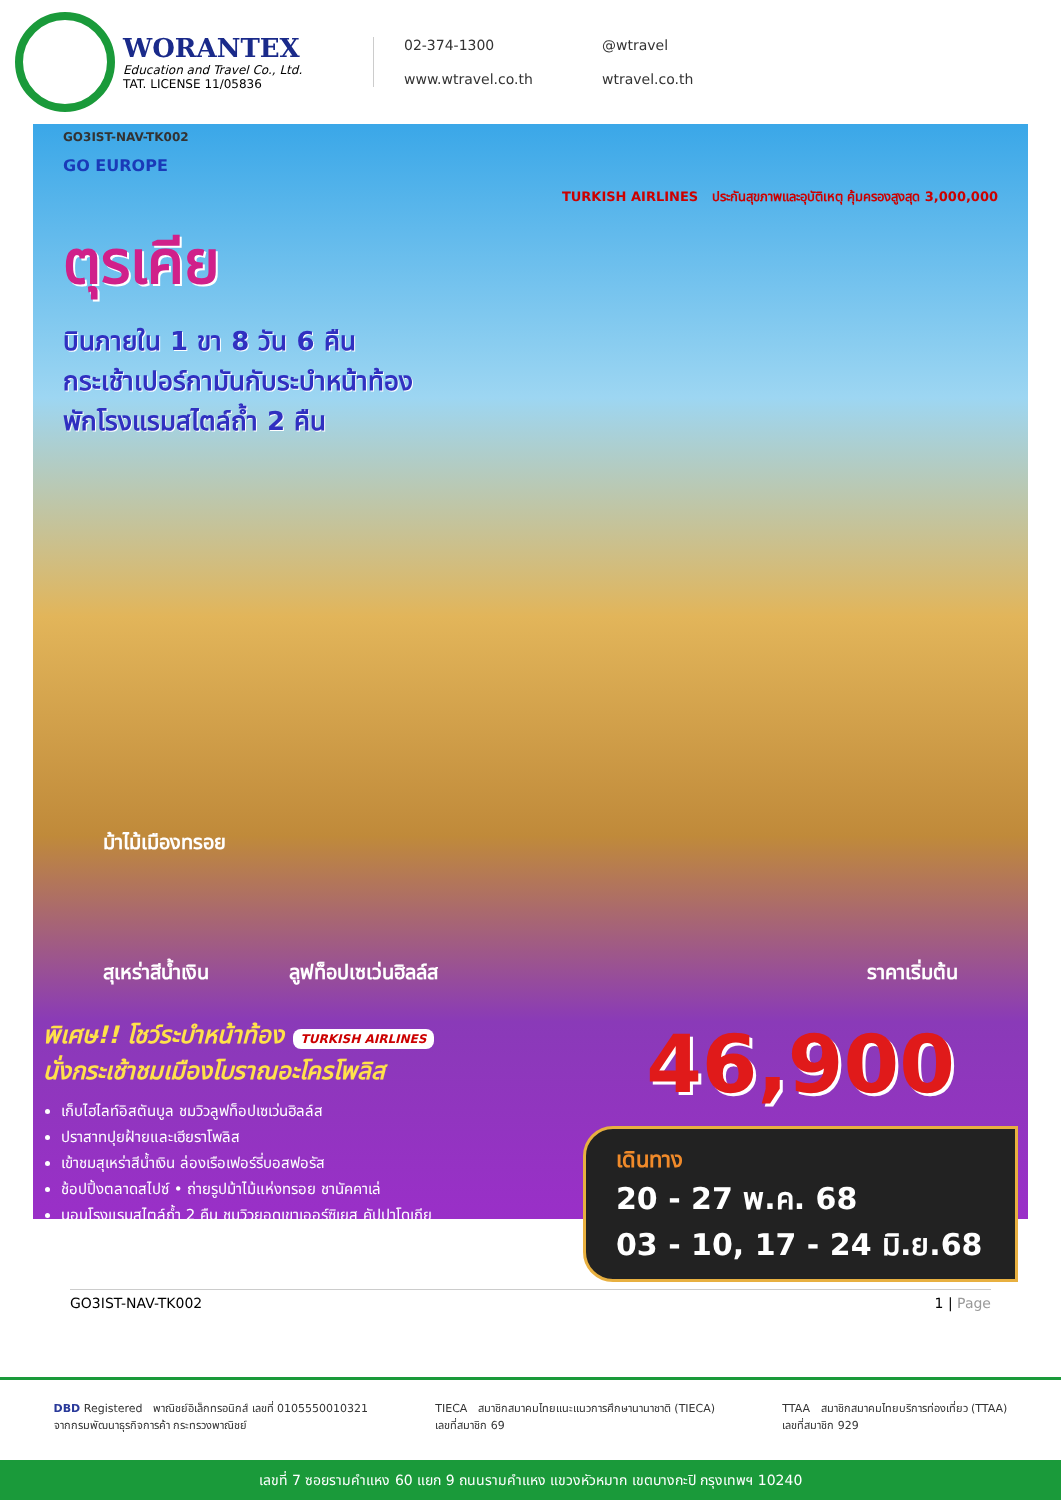WORANTEX
Education and Travel Co., Ltd.
TAT. LICENSE 11/05836
02-374-1300 @wtravel www.wtravel.co.th wtravel.co.th
GO3IST-NAV-TK002
GO EUROPE
TURKISH AIRLINES ประกันสุขภาพและอุบัติเหตุ คุ้มครองสูงสุด 3,000,000
ตุรเคีย
บินภายใน 1 ขา 8 วัน 6 คืน
กระเช้าเปอร์กามันกับระบำหน้าท้อง
พักโรงแรมสไตล์ถ้ำ 2 คืน
ม้าไม้เมืองทรอย
สุเหร่าสีน้ำเงิน ลูฟท็อปเซเว่นฮิลล์ส ราคาเริ่มต้น
พิเศษ!! โชว์ระบำหน้าท้อง TURKISH AIRLINES
นั่งกระเช้าชมเมืองโบราณอะโครโพลิส
เก็บไฮไลท์อิสตันบูล ชมวิวลูฟท็อปเซเว่นฮิลล์ส
ปราสาทปุยฝ้ายและเฮียราโพลิส
เข้าชมสุเหร่าสีน้ำเงิน ล่องเรือเฟอร์รี่บอสฟอรัส
ช้อปปิ้งตลาดสไปซ์ • ถ่ายรูปม้าไม้แห่งทรอย ชานัคคาเล่
นอนโรงแรมสไตล์ถ้ำ 2 คืน ชมวิวยอดเขาเออร์ซิเยส คัปปาโดเกีย
46,900
เดินทาง
20 - 27 พ.ค. 68
03 - 10, 17 - 24 มิ.ย.68
GO3IST-NAV-TK002 1 | Page
DBD Registered พาณิชย์อิเล็กทรอนิกส์ เลขที่ 0105550010321
จากกรมพัฒนาธุรกิจการค้า กระทรวงพาณิชย์
TIECA สมาชิกสมาคมไทยแนะแนวการศึกษานานาชาติ (TIECA)
เลขที่สมาชิก 69
TTAA สมาชิกสมาคมไทยบริการท่องเที่ยว (TTAA)
เลขที่สมาชิก 929
เลขที่ 7 ซอยรามคำแหง 60 แยก 9 ถนนรามคำแหง แขวงหัวหมาก เขตบางกะปิ กรุงเทพฯ 10240